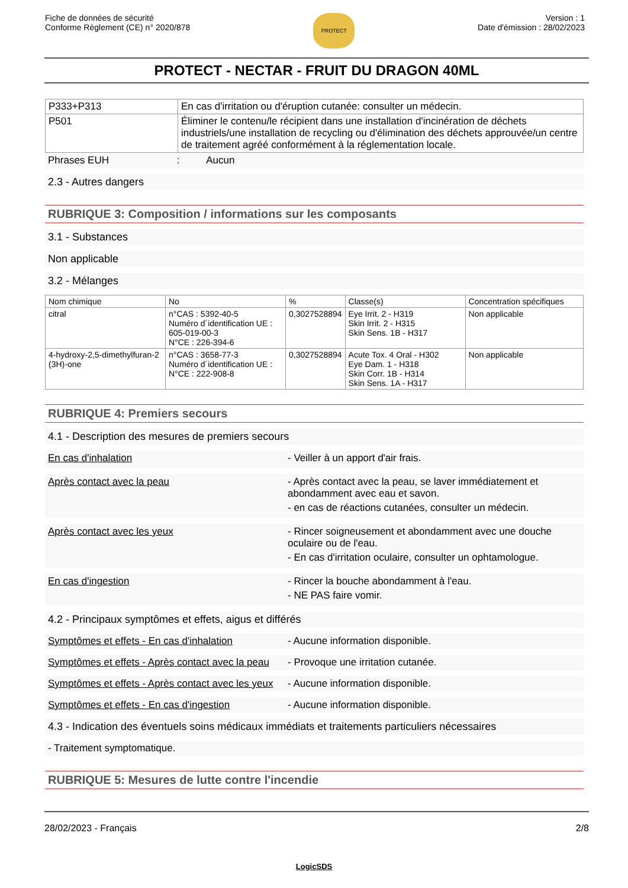Fiche de données de sécurité
Conforme Règlement (CE) n° 2020/878
PROTECT
Version : 1
Date d'émission : 28/02/2023
PROTECT - NECTAR - FRUIT DU DRAGON 40ML
| P333+P313 | En cas d'irritation ou d'éruption cutanée: consulter un médecin. |
| P501 | Éliminer le contenu/le récipient dans une installation d'incinération de déchets industriels/une installation de recycling ou d'élimination des déchets approuvée/un centre de traitement agréé conformément à la réglementation locale. |
Phrases EUH : Aucun
2.3 - Autres dangers
RUBRIQUE 3: Composition / informations sur les composants
3.1 - Substances
Non applicable
3.2 - Mélanges
| Nom chimique | No | % | Classe(s) | Concentration spécifiques |
| --- | --- | --- | --- | --- |
| citral | n°CAS : 5392-40-5 Numéro d´identification UE : 605-019-00-3 N°CE : 226-394-6 | 0,3027528894 | Eye Irrit. 2 - H319 Skin Irrit. 2 - H315 Skin Sens. 1B - H317 | Non applicable |
| 4-hydroxy-2,5-dimethylfuran-2 (3H)-one | n°CAS : 3658-77-3 Numéro d´identification UE : N°CE : 222-908-8 | 0,3027528894 | Acute Tox. 4 Oral - H302 Eye Dam. 1 - H318 Skin Corr. 1B - H314 Skin Sens. 1A - H317 | Non applicable |
RUBRIQUE 4: Premiers secours
4.1 - Description des mesures de premiers secours
En cas d'inhalation - Veiller à un apport d'air frais.
Après contact avec la peau - Après contact avec la peau, se laver immédiatement et abondamment avec eau et savon.
- en cas de réactions cutanées, consulter un médecin.
Après contact avec les yeux - Rincer soigneusement et abondamment avec une douche oculaire ou de l'eau.
- En cas d'irritation oculaire, consulter un ophtamologue.
En cas d'ingestion - Rincer la bouche abondamment à l'eau.
- NE PAS faire vomir.
4.2 - Principaux symptômes et effets, aigus et différés
Symptômes et effets - En cas d'inhalation
- Aucune information disponible.
Symptômes et effets - Après contact avec la peau
- Provoque une irritation cutanée.
Symptômes et effets - Après contact avec les yeux
- Aucune information disponible.
Symptômes et effets - En cas d'ingestion
- Aucune information disponible.
4.3 - Indication des éventuels soins médicaux immédiats et traitements particuliers nécessaires
- Traitement symptomatique.
RUBRIQUE 5: Mesures de lutte contre l'incendie
28/02/2023 - Français 2/8
LogicSDS